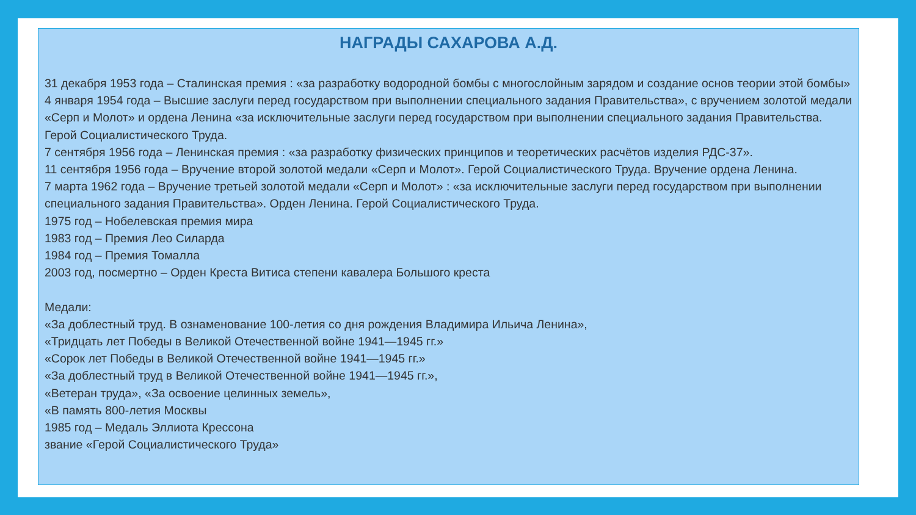НАГРАДЫ САХАРОВА А.Д.
31 декабря 1953 года – Сталинская премия : «за разработку водородной бомбы с многослойным зарядом и создание основ теории этой бомбы»
4 января 1954 года – Высшие заслуги перед государством при выполнении специального задания Правительства», с вручением золотой медали «Серп и Молот» и ордена Ленина «за исключительные заслуги перед государством при выполнении специального задания Правительства. Герой Социалистического Труда.
7 сентября 1956 года – Ленинская премия : «за разработку физических принципов и теоретических расчётов изделия РДС-37».
11 сентября 1956 года – Вручение второй золотой медали «Серп и Молот». Герой Социалистического Труда. Вручение ордена Ленина.
7 марта 1962 года – Вручение третьей золотой медали «Серп и Молот» : «за исключительные заслуги перед государством при выполнении специального задания Правительства». Орден Ленина. Герой Социалистического Труда.
1975 год – Нобелевская премия мира
1983 год – Премия Лео Силарда
1984 год – Премия Томалла
2003 год, посмертно – Орден Креста Витиса степени кавалера Большого креста
Медали:
«За доблестный труд. В ознаменование 100-летия со дня рождения Владимира Ильича Ленина»,
«Тридцать лет Победы в Великой Отечественной войне 1941—1945 гг.»
«Сорок лет Победы в Великой Отечественной войне 1941—1945 гг.»
«За доблестный труд в Великой Отечественной войне 1941—1945 гг.»,
«Ветеран труда», «За освоение целинных земель»,
«В память 800-летия Москвы
1985 год – Медаль Эллиота Крессона
звание «Герой Социалистического Труда»